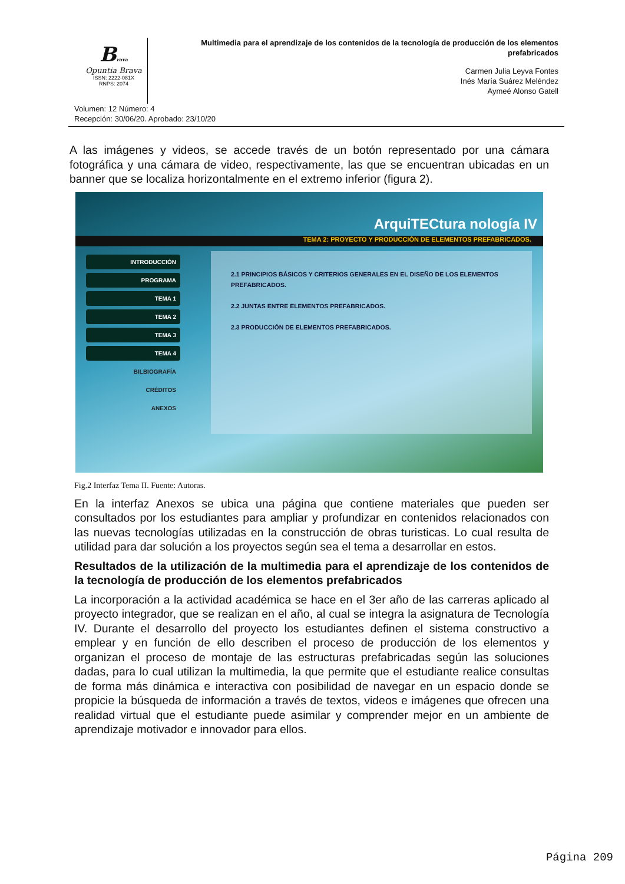Brava
Opuntia Brava
ISSN: 2222-081X
RNPS: 2074
Multimedia para el aprendizaje de los contenidos de la tecnología de producción de los elementos prefabricados
Carmen Julia Leyva Fontes
Inés María Suárez Meléndez
Aymeé Alonso Gatell
Volumen: 12 Número: 4
Recepción: 30/06/20. Aprobado: 23/10/20
A las imágenes y videos, se accede través de un botón representado por una cámara fotográfica y una cámara de video, respectivamente, las que se encuentran ubicadas en un banner que se localiza horizontalmente en el extremo inferior (figura 2).
ArquiTECtura nología IV
TEMA 2: PROYECTO Y PRODUCCIÓN DE ELEMENTOS PREFABRICADOS.
INTRODUCCIÓN
PROGRAMA
TEMA 1
TEMA 2
TEMA 3
TEMA 4
BILBIOGRAFÍA
CRÉDITOS
ANEXOS
2.1 PRINCIPIOS BÁSICOS Y CRITERIOS GENERALES EN EL DISEÑO DE LOS ELEMENTOS PREFABRICADOS.
2.2 JUNTAS ENTRE ELEMENTOS PREFABRICADOS.
2.3 PRODUCCIÓN DE ELEMENTOS PREFABRICADOS.
Fig.2 Interfaz Tema II. Fuente: Autoras.
En la interfaz Anexos se ubica una página que contiene materiales que pueden ser consultados por los estudiantes para ampliar y profundizar en contenidos relacionados con las nuevas tecnologías utilizadas en la construcción de obras turisticas. Lo cual resulta de utilidad para dar solución a los proyectos según sea el tema a desarrollar en estos.
Resultados de la utilización de la multimedia para el aprendizaje de los contenidos de la tecnología de producción de los elementos prefabricados
La incorporación a la actividad académica se hace en el 3er año de las carreras aplicado al proyecto integrador, que se realizan en el año, al cual se integra la asignatura de Tecnología IV. Durante el desarrollo del proyecto los estudiantes definen el sistema constructivo a emplear y en función de ello describen el proceso de producción de los elementos y organizan el proceso de montaje de las estructuras prefabricadas según las soluciones dadas, para lo cual utilizan la multimedia, la que permite que el estudiante realice consultas de forma más dinámica e interactiva con posibilidad de navegar en un espacio donde se propicie la búsqueda de información a través de textos, videos e imágenes que ofrecen una realidad virtual que el estudiante puede asimilar y comprender mejor en un ambiente de aprendizaje motivador e innovador para ellos.
Página 209